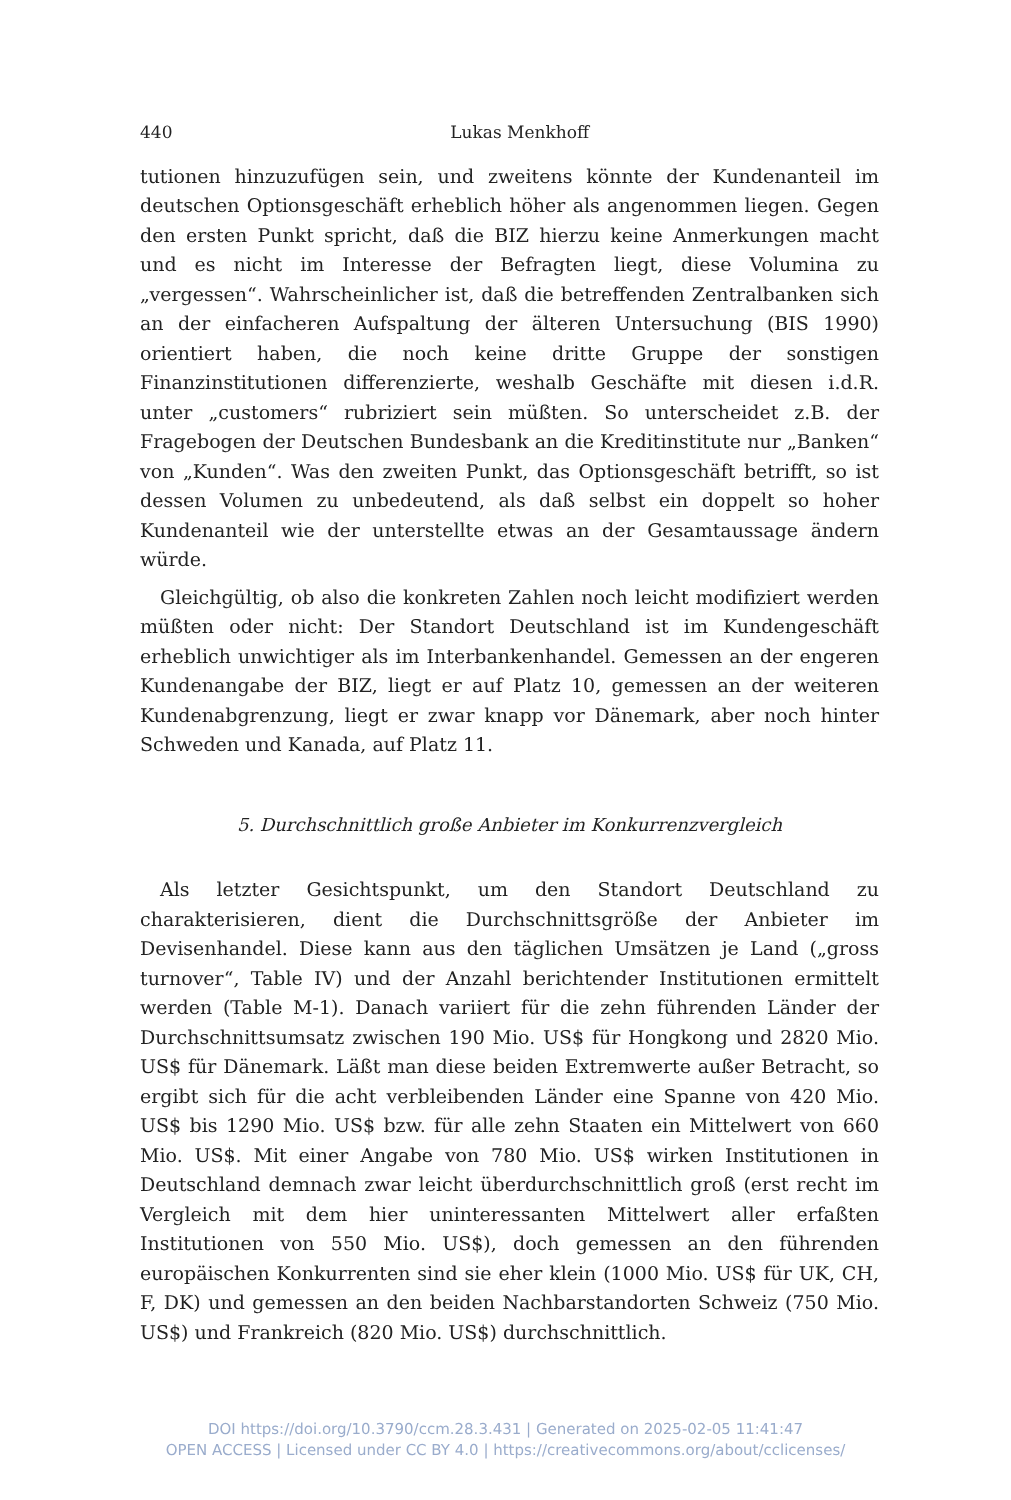440 Lukas Menkhoff
tutionen hinzuzufügen sein, und zweitens könnte der Kundenanteil im deutschen Optionsgeschäft erheblich höher als angenommen liegen. Gegen den ersten Punkt spricht, daß die BIZ hierzu keine Anmerkungen macht und es nicht im Interesse der Befragten liegt, diese Volumina zu „vergessen“. Wahrscheinlicher ist, daß die betreffenden Zentralbanken sich an der einfacheren Aufspaltung der älteren Untersuchung (BIS 1990) orientiert haben, die noch keine dritte Gruppe der sonstigen Finanzinstitutionen differenzierte, weshalb Geschäfte mit diesen i.d.R. unter „customers“ rubriziert sein müßten. So unterscheidet z.B. der Fragebogen der Deutschen Bundesbank an die Kreditinstitute nur „Banken“ von „Kunden“. Was den zweiten Punkt, das Optionsgeschäft betrifft, so ist dessen Volumen zu unbedeutend, als daß selbst ein doppelt so hoher Kundenanteil wie der unterstellte etwas an der Gesamtaussage ändern würde.
Gleichgültig, ob also die konkreten Zahlen noch leicht modifiziert werden müßten oder nicht: Der Standort Deutschland ist im Kundengeschäft erheblich unwichtiger als im Interbankenhandel. Gemessen an der engeren Kundenangabe der BIZ, liegt er auf Platz 10, gemessen an der weiteren Kundenabgrenzung, liegt er zwar knapp vor Dänemark, aber noch hinter Schweden und Kanada, auf Platz 11.
5. Durchschnittlich große Anbieter im Konkurrenzvergleich
Als letzter Gesichtspunkt, um den Standort Deutschland zu charakterisieren, dient die Durchschnittsgröße der Anbieter im Devisenhandel. Diese kann aus den täglichen Umsätzen je Land („gross turnover“, Table IV) und der Anzahl berichtender Institutionen ermittelt werden (Table M-1). Danach variiert für die zehn führenden Länder der Durchschnittsumsatz zwischen 190 Mio. US$ für Hongkong und 2820 Mio. US$ für Dänemark. Läßt man diese beiden Extremwerte außer Betracht, so ergibt sich für die acht verbleibenden Länder eine Spanne von 420 Mio. US$ bis 1290 Mio. US$ bzw. für alle zehn Staaten ein Mittelwert von 660 Mio. US$. Mit einer Angabe von 780 Mio. US$ wirken Institutionen in Deutschland demnach zwar leicht überdurchschnittlich groß (erst recht im Vergleich mit dem hier uninteressanten Mittelwert aller erfaßten Institutionen von 550 Mio. US$), doch gemessen an den führenden europäischen Konkurrenten sind sie eher klein (1000 Mio. US$ für UK, CH, F, DK) und gemessen an den beiden Nachbarstandorten Schweiz (750 Mio. US$) und Frankreich (820 Mio. US$) durchschnittlich.
DOI https://doi.org/10.3790/ccm.28.3.431 | Generated on 2025-02-05 11:41:47
OPEN ACCESS | Licensed under CC BY 4.0 | https://creativecommons.org/about/cclicenses/